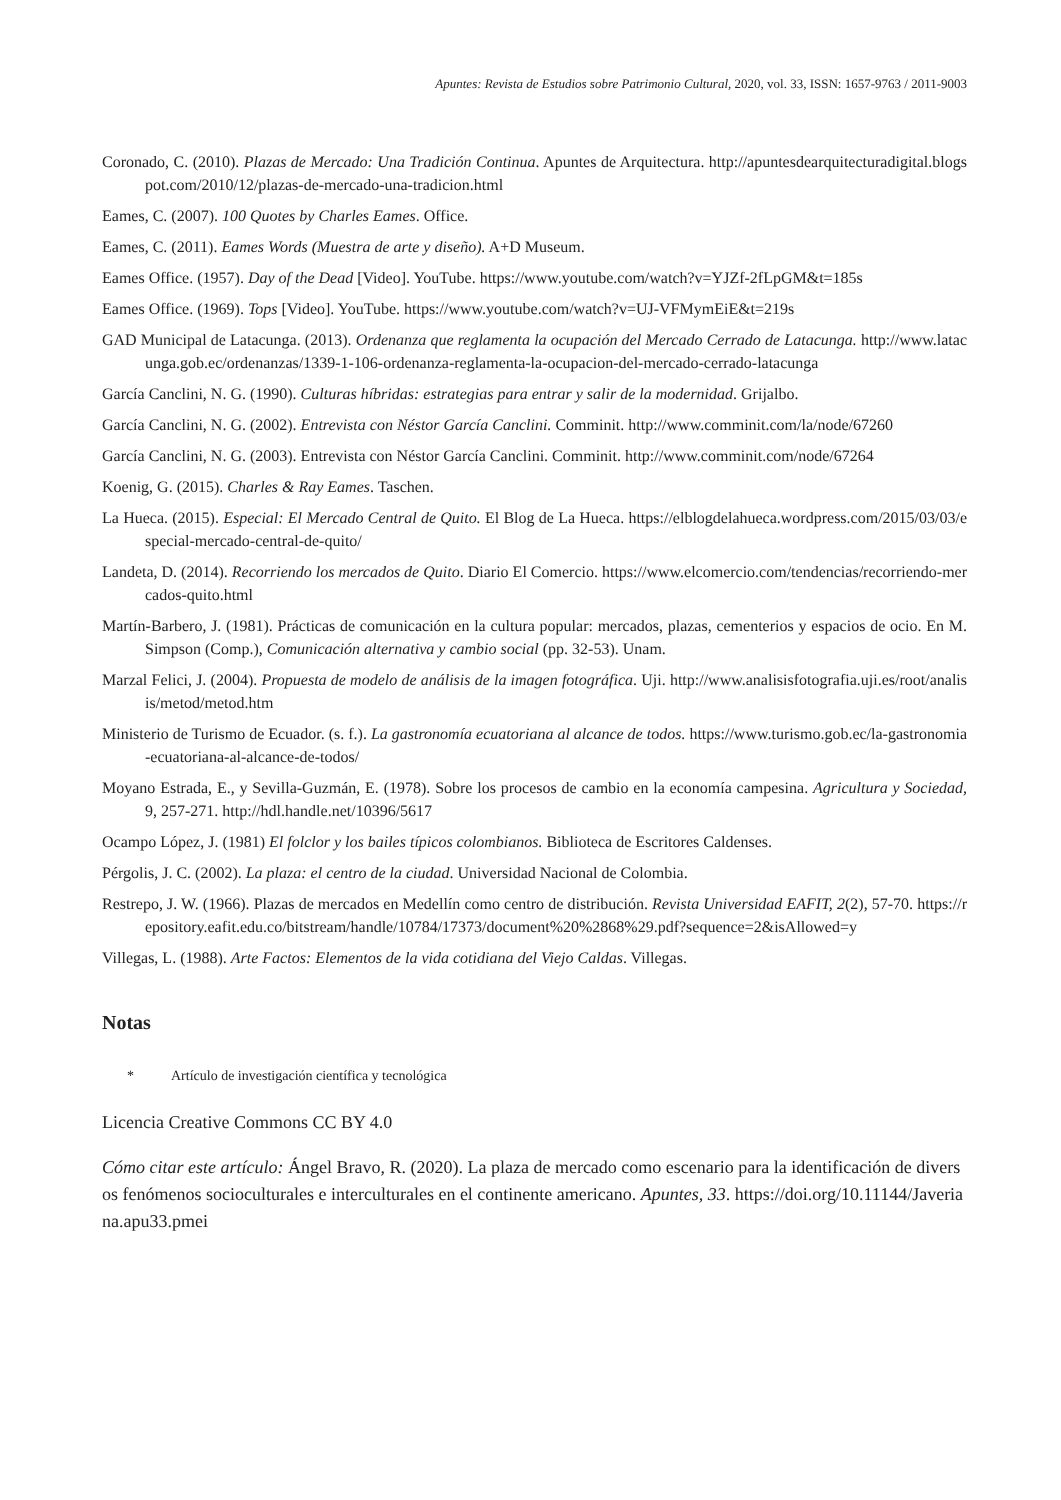Apuntes: Revista de Estudios sobre Patrimonio Cultural, 2020, vol. 33, ISSN: 1657-9763 / 2011-9003
Coronado, C. (2010). Plazas de Mercado: Una Tradición Continua. Apuntes de Arquitectura. http://apuntesdearquitecturadigital.blogspot.com/2010/12/plazas-de-mercado-una-tradicion.html
Eames, C. (2007). 100 Quotes by Charles Eames. Office.
Eames, C. (2011). Eames Words (Muestra de arte y diseño). A+D Museum.
Eames Office. (1957). Day of the Dead [Video]. YouTube. https://www.youtube.com/watch?v=YJZf-2fLpGM&t=185s
Eames Office. (1969). Tops [Video]. YouTube. https://www.youtube.com/watch?v=UJ-VFMymEiE&t=219s
GAD Municipal de Latacunga. (2013). Ordenanza que reglamenta la ocupación del Mercado Cerrado de Latacunga. http://www.latacunga.gob.ec/ordenanzas/1339-1-106-ordenanza-reglamenta-la-ocupacion-del-mercado-cerrado-latacunga
García Canclini, N. G. (1990). Culturas híbridas: estrategias para entrar y salir de la modernidad. Grijalbo.
García Canclini, N. G. (2002). Entrevista con Néstor García Canclini. Comminit. http://www.comminit.com/la/node/67260
García Canclini, N. G. (2003). Entrevista con Néstor García Canclini. Comminit. http://www.comminit.com/node/67264
Koenig, G. (2015). Charles & Ray Eames. Taschen.
La Hueca. (2015). Especial: El Mercado Central de Quito. El Blog de La Hueca. https://elblogdelahueca.wordpress.com/2015/03/03/especial-mercado-central-de-quito/
Landeta, D. (2014). Recorriendo los mercados de Quito. Diario El Comercio. https://www.elcomercio.com/tendencias/recorriendo-mercados-quito.html
Martín-Barbero, J. (1981). Prácticas de comunicación en la cultura popular: mercados, plazas, cementerios y espacios de ocio. En M. Simpson (Comp.), Comunicación alternativa y cambio social (pp. 32-53). Unam.
Marzal Felici, J. (2004). Propuesta de modelo de análisis de la imagen fotográfica. Uji. http://www.analisisfotografia.uji.es/root/analisis/metod/metod.htm
Ministerio de Turismo de Ecuador. (s. f.). La gastronomía ecuatoriana al alcance de todos. https://www.turismo.gob.ec/la-gastronomia-ecuatoriana-al-alcance-de-todos/
Moyano Estrada, E., y Sevilla-Guzmán, E. (1978). Sobre los procesos de cambio en la economía campesina. Agricultura y Sociedad, 9, 257-271. http://hdl.handle.net/10396/5617
Ocampo López, J. (1981) El folclor y los bailes típicos colombianos. Biblioteca de Escritores Caldenses.
Pérgolis, J. C. (2002). La plaza: el centro de la ciudad. Universidad Nacional de Colombia.
Restrepo, J. W. (1966). Plazas de mercados en Medellín como centro de distribución. Revista Universidad EAFIT, 2(2), 57-70. https://repository.eafit.edu.co/bitstream/handle/10784/17373/document%20%2868%29.pdf?sequence=2&isAllowed=y
Villegas, L. (1988). Arte Factos: Elementos de la vida cotidiana del Viejo Caldas. Villegas.
Notas
* Artículo de investigación científica y tecnológica
Licencia Creative Commons CC BY 4.0
Cómo citar este artículo: Ángel Bravo, R. (2020). La plaza de mercado como escenario para la identificación de diversos fenómenos socioculturales e interculturales en el continente americano. Apuntes, 33. https://doi.org/10.11144/Javeriana.apu33.pmei